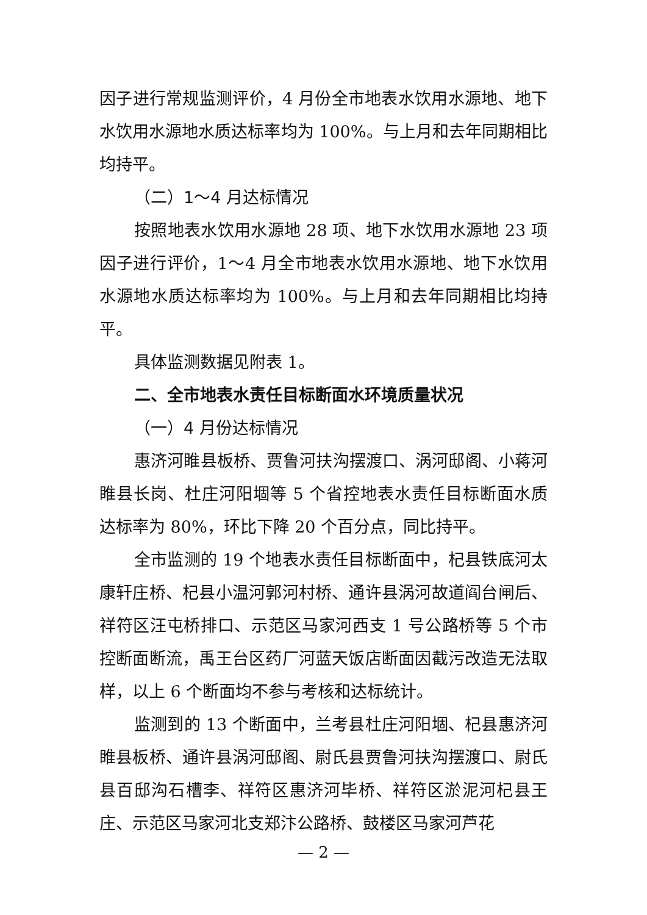因子进行常规监测评价，4 月份全市地表水饮用水源地、地下水饮用水源地水质达标率均为 100%。与上月和去年同期相比均持平。
（二）1～4 月达标情况
按照地表水饮用水源地 28 项、地下水饮用水源地 23 项因子进行评价，1～4 月全市地表水饮用水源地、地下水饮用水源地水质达标率均为 100%。与上月和去年同期相比均持平。
具体监测数据见附表 1。
二、全市地表水责任目标断面水环境质量状况
（一）4 月份达标情况
惠济河睢县板桥、贾鲁河扶沟摆渡口、涡河邸阁、小蒋河睢县长岗、杜庄河阳堌等 5 个省控地表水责任目标断面水质达标率为 80%，环比下降 20 个百分点，同比持平。
全市监测的 19 个地表水责任目标断面中，杞县铁底河太康轩庄桥、杞县小温河郭河村桥、通许县涡河故道阎台闸后、祥符区汪屯桥排口、示范区马家河西支 1 号公路桥等 5 个市控断面断流，禹王台区药厂河蓝天饭店断面因截污改造无法取样，以上 6 个断面均不参与考核和达标统计。
监测到的 13 个断面中，兰考县杜庄河阳堌、杞县惠济河睢县板桥、通许县涡河邸阁、尉氏县贾鲁河扶沟摆渡口、尉氏县百邸沟石槽李、祥符区惠济河毕桥、祥符区淤泥河杞县王庄、示范区马家河北支郑汴公路桥、鼓楼区马家河芦花
— 2 —